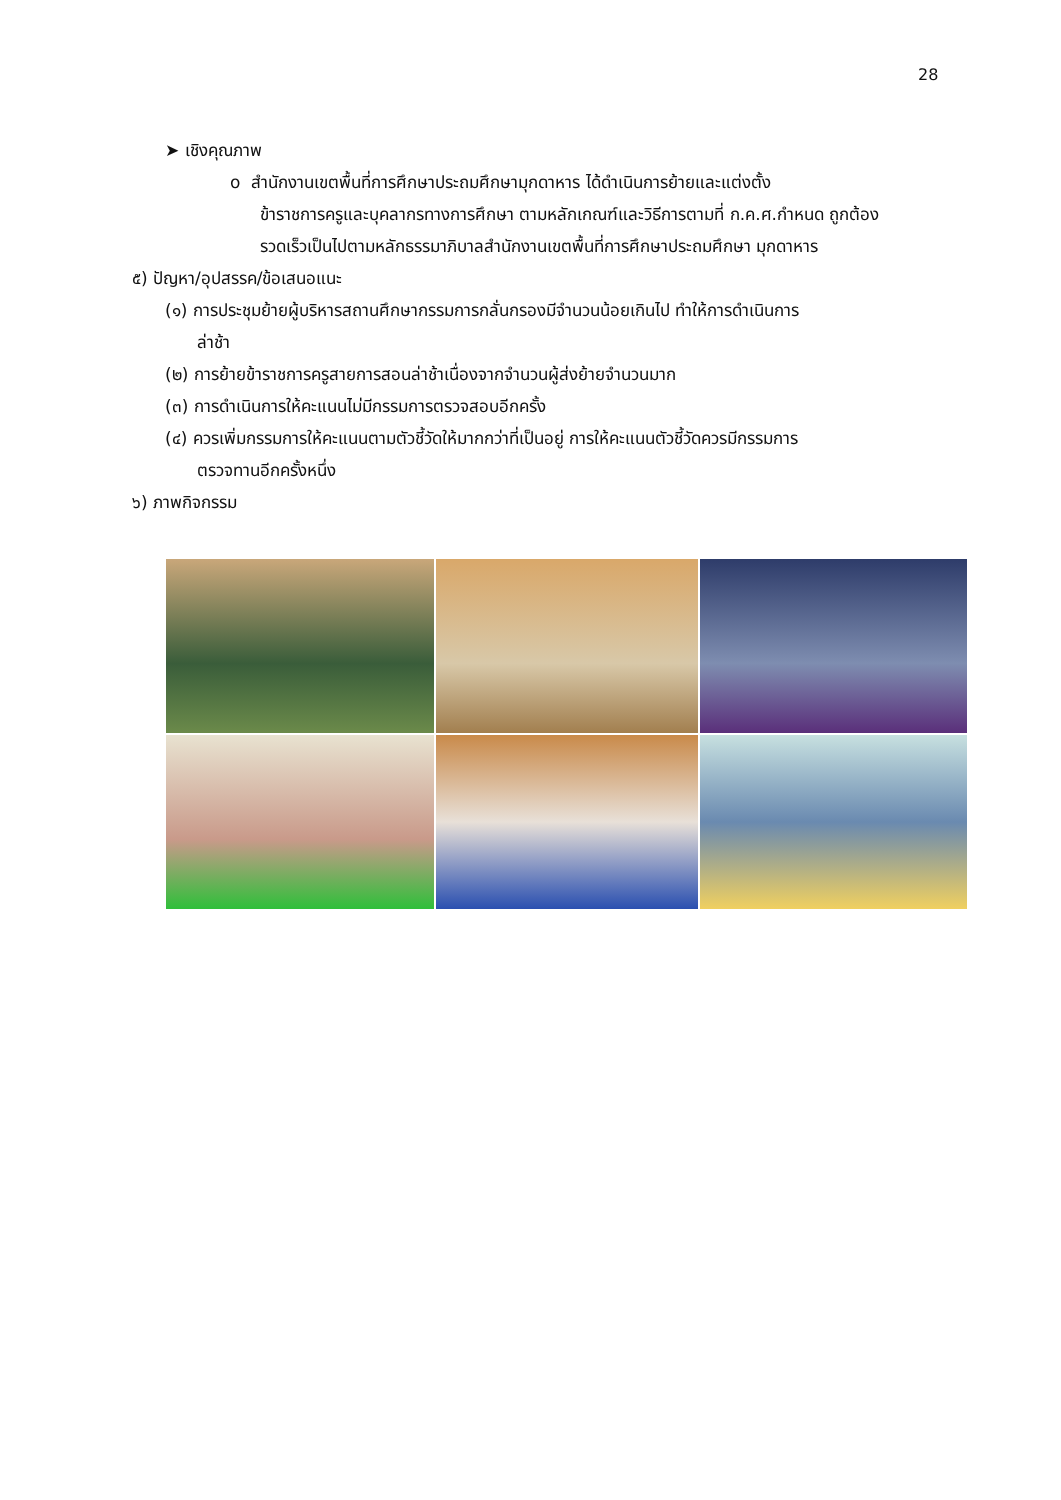28
➤ เชิงคุณภาพ
o สำนักงานเขตพื้นที่การศึกษาประถมศึกษามุกดาหาร ได้ดำเนินการย้ายและแต่งตั้ง
ข้าราชการครูและบุคลากรทางการศึกษา ตามหลักเกณฑ์และวิธีการตามที่ ก.ค.ศ.กำหนด ถูกต้อง รวดเร็วเป็นไปตามหลักธรรมาภิบาลสำนักงานเขตพื้นที่การศึกษาประถมศึกษา มุกดาหาร
๕) ปัญหา/อุปสรรค/ข้อเสนอแนะ
(๑) การประชุมย้ายผู้บริหารสถานศึกษากรรมการกลั่นกรองมีจำนวนน้อยเกินไป ทำให้การดำเนินการ
ล่าช้า
(๒) การย้ายข้าราชการครูสายการสอนล่าช้าเนื่องจากจำนวนผู้ส่งย้ายจำนวนมาก
(๓) การดำเนินการให้คะแนนไม่มีกรรมการตรวจสอบอีกครั้ง
(๔) ควรเพิ่มกรรมการให้คะแนนตามตัวชี้วัดให้มากกว่าที่เป็นอยู่ การให้คะแนนตัวชี้วัดควรมีกรรมการ
ตรวจทานอีกครั้งหนึ่ง
๖) ภาพกิจกรรม